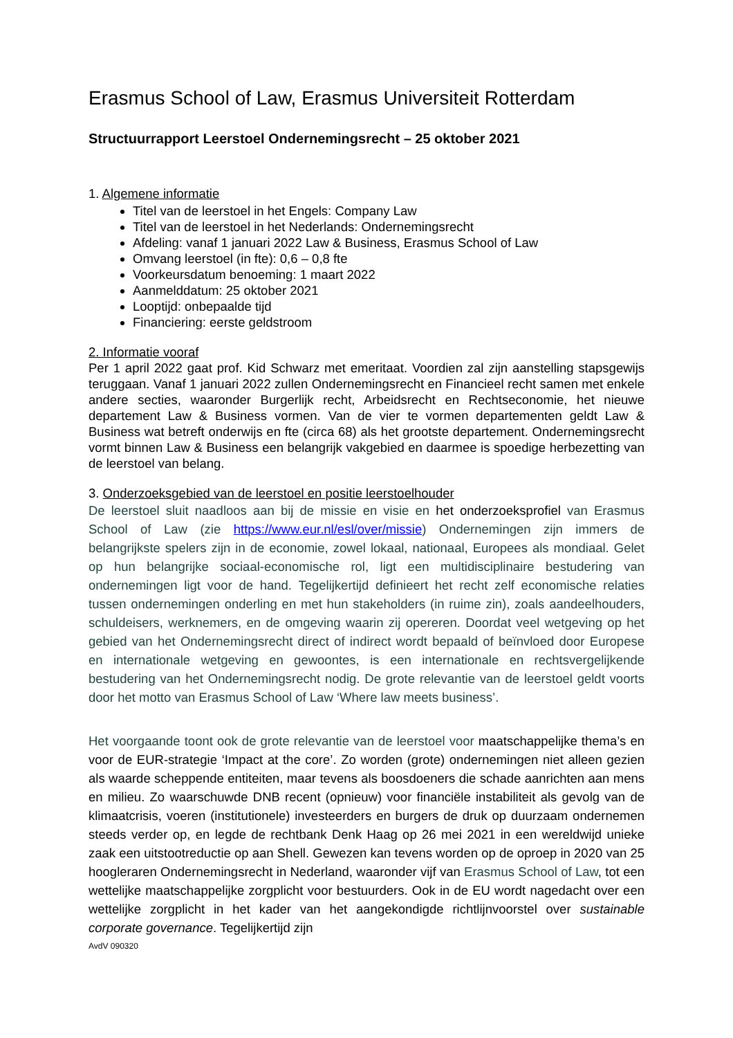Erasmus School of Law, Erasmus Universiteit Rotterdam
Structuurrapport Leerstoel Ondernemingsrecht – 25 oktober 2021
1. Algemene informatie
Titel van de leerstoel in het Engels: Company Law
Titel van de leerstoel in het Nederlands: Ondernemingsrecht
Afdeling: vanaf 1 januari 2022 Law & Business, Erasmus School of Law
Omvang leerstoel (in fte): 0,6 – 0,8 fte
Voorkeursdatum benoeming: 1 maart 2022
Aanmelddatum: 25 oktober 2021
Looptijd: onbepaalde tijd
Financiering: eerste geldstroom
2. Informatie vooraf
Per 1 april 2022 gaat prof. Kid Schwarz met emeritaat. Voordien zal zijn aanstelling stapsgewijs teruggaan. Vanaf 1 januari 2022 zullen Ondernemingsrecht en Financieel recht samen met enkele andere secties, waaronder Burgerlijk recht, Arbeidsrecht en Rechtseconomie, het nieuwe departement Law & Business vormen. Van de vier te vormen departementen geldt Law & Business wat betreft onderwijs en fte (circa 68) als het grootste departement. Ondernemingsrecht vormt binnen Law & Business een belangrijk vakgebied en daarmee is spoedige herbezetting van de leerstoel van belang.
3. Onderzoeksgebied van de leerstoel en positie leerstoelhouder
De leerstoel sluit naadloos aan bij de missie en visie en het onderzoeksprofiel van Erasmus School of Law (zie https://www.eur.nl/esl/over/missie) Ondernemingen zijn immers de belangrijkste spelers zijn in de economie, zowel lokaal, nationaal, Europees als mondiaal. Gelet op hun belangrijke sociaal-economische rol, ligt een multidisciplinaire bestudering van ondernemingen ligt voor de hand. Tegelijkertijd definieert het recht zelf economische relaties tussen ondernemingen onderling en met hun stakeholders (in ruime zin), zoals aandeelhouders, schuldeisers, werknemers, en de omgeving waarin zij opereren. Doordat veel wetgeving op het gebied van het Ondernemingsrecht direct of indirect wordt bepaald of beïnvloed door Europese en internationale wetgeving en gewoontes, is een internationale en rechtsvergelijkende bestudering van het Ondernemingsrecht nodig. De grote relevantie van de leerstoel geldt voorts door het motto van Erasmus School of Law ‘Where law meets business’.
Het voorgaande toont ook de grote relevantie van de leerstoel voor maatschappelijke thema’s en voor de EUR-strategie ‘Impact at the core’. Zo worden (grote) ondernemingen niet alleen gezien als waarde scheppende entiteiten, maar tevens als boosdoeners die schade aanrichten aan mens en milieu. Zo waarschuwde DNB recent (opnieuw) voor financiële instabiliteit als gevolg van de klimaatcrisis, voeren (institutionele) investeerders en burgers de druk op duurzaam ondernemen steeds verder op, en legde de rechtbank Denk Haag op 26 mei 2021 in een wereldwijd unieke zaak een uitstootreductie op aan Shell. Gewezen kan tevens worden op de oproep in 2020 van 25 hoogleraren Ondernemingsrecht in Nederland, waaronder vijf van Erasmus School of Law, tot een wettelijke maatschappelijke zorgplicht voor bestuurders. Ook in de EU wordt nagedacht over een wettelijke zorgplicht in het kader van het aangekondigde richtlijnvoorstel over sustainable corporate governance. Tegelijkertijd zijn
AvdV 090320